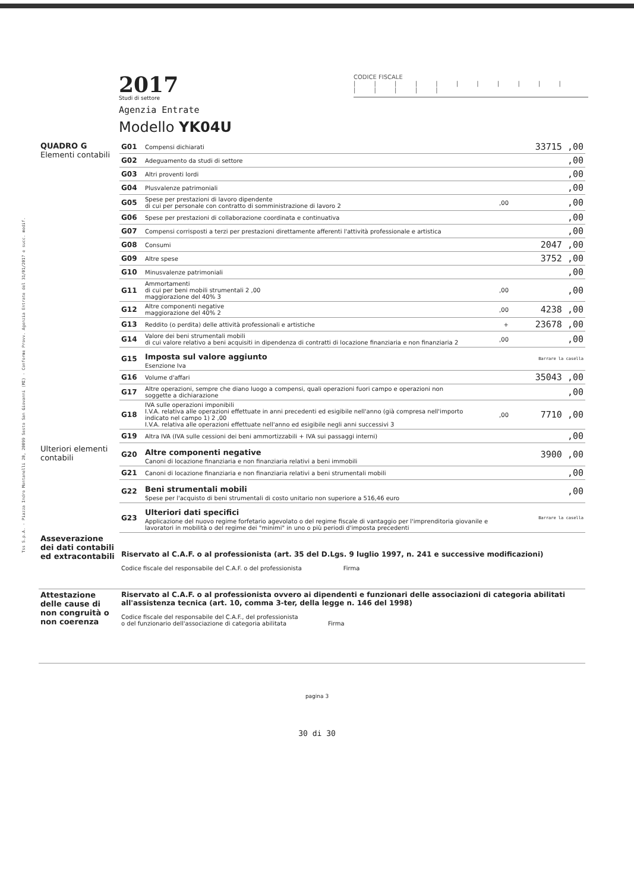Tss S.p.A. - Piazza Indro Montanelli 20, 20099 Sesto San Giovanni (MI) - Conforme Provv. Agenzia Entrate del 31/01/2017 e succ. modif.
2017
Studi di settore
Agenzia Entrate
Modello YK04U
CODICE FISCALE
| | | | | | | | | | | | | | | |
| QUADRO G Elementi contabili | G01 | Compensi dichiarati | | 33715 ,00 |
| | G02 | Adeguamento da studi di settore | | ,00 |
| | G03 | Altri proventi lordi | | ,00 |
| | G04 | Plusvalenze patrimoniali | | ,00 |
| | G05 | Spese per prestazioni di lavoro dipendente di cui per personale con contratto di somministrazione di lavoro 2 | ,00 | ,00 |
| | G06 | Spese per prestazioni di collaborazione coordinata e continuativa | | ,00 |
| | G07 | Compensi corrisposti a terzi per prestazioni direttamente afferenti l'attività professionale e artistica | | ,00 |
| | G08 | Consumi | | 2047 ,00 |
| | G09 | Altre spese | | 3752 ,00 |
| | G10 | Minusvalenze patrimoniali | | ,00 |
| | G11 | Ammortamenti di cui per beni mobili strumentali 2 ,00 maggiorazione del 40% 3 | ,00 | ,00 |
| | G12 | Altre componenti negative maggiorazione del 40% 2 | ,00 | 4238 ,00 |
| | G13 | Reddito (o perdita) delle attività professionali e artistiche | + | 23678 ,00 |
| | G14 | Valore dei beni strumentali mobili di cui valore relativo a beni acquisiti in dipendenza di contratti di locazione finanziaria e non finanziaria 2 | ,00 | ,00 |
| | G15 | Imposta sul valore aggiunto Esenzione Iva | | Barrare la casella |
| | G16 | Volume d'affari | | 35043 ,00 |
| | G17 | Altre operazioni, sempre che diano luogo a compensi, quali operazioni fuori campo e operazioni non soggette a dichiarazione | | ,00 |
| | G18 | IVA sulle operazioni imponibili I.V.A. relativa alle operazioni effettuate in anni precedenti ed esigibile nell'anno (già compresa nell'importo indicato nel campo 1) 2 ,00 I.V.A. relativa alle operazioni effettuate nell'anno ed esigibile negli anni successivi 3 | ,00 | 7710 ,00 |
| | G19 | Altra IVA (IVA sulle cessioni dei beni ammortizzabili + IVA sui passaggi interni) | | ,00 |
| Ulteriori elementi contabili | G20 | Altre componenti negative Canoni di locazione finanziaria e non finanziaria relativi a beni immobili | 3900 ,00 |
| | G21 | Canoni di locazione finanziaria e non finanziaria relativi a beni strumentali mobili | ,00 |
| | G22 | Beni strumentali mobili Spese per l'acquisto di beni strumentali di costo unitario non superiore a 516,46 euro | ,00 |
| | G23 | Ulteriori dati specifici Applicazione del nuovo regime forfetario agevolato o del regime fiscale di vantaggio per l'imprenditoria giovanile e lavoratori in mobilità o del regime dei "minimi" in uno o più periodi d'imposta precedenti | Barrare la casella |
| Asseverazione dei dati contabili ed extracontabili | Riservato al C.A.F. o al professionista (art. 35 del D.Lgs. 9 luglio 1997, n. 241 e successive modificazioni) Codice fiscale del responsabile del C.A.F. o del professionista Firma |
| Attestazione delle cause di non congruità o non coerenza | Riservato al C.A.F. o al professionista ovvero ai dipendenti e funzionari delle associazioni di categoria abilitati all'assistenza tecnica (art. 10, comma 3-ter, della legge n. 146 del 1998) Codice fiscale del responsabile del C.A.F., del professionista o del funzionario dell'associazione di categoria abilitata Firma |
pagina 3
30 di 30